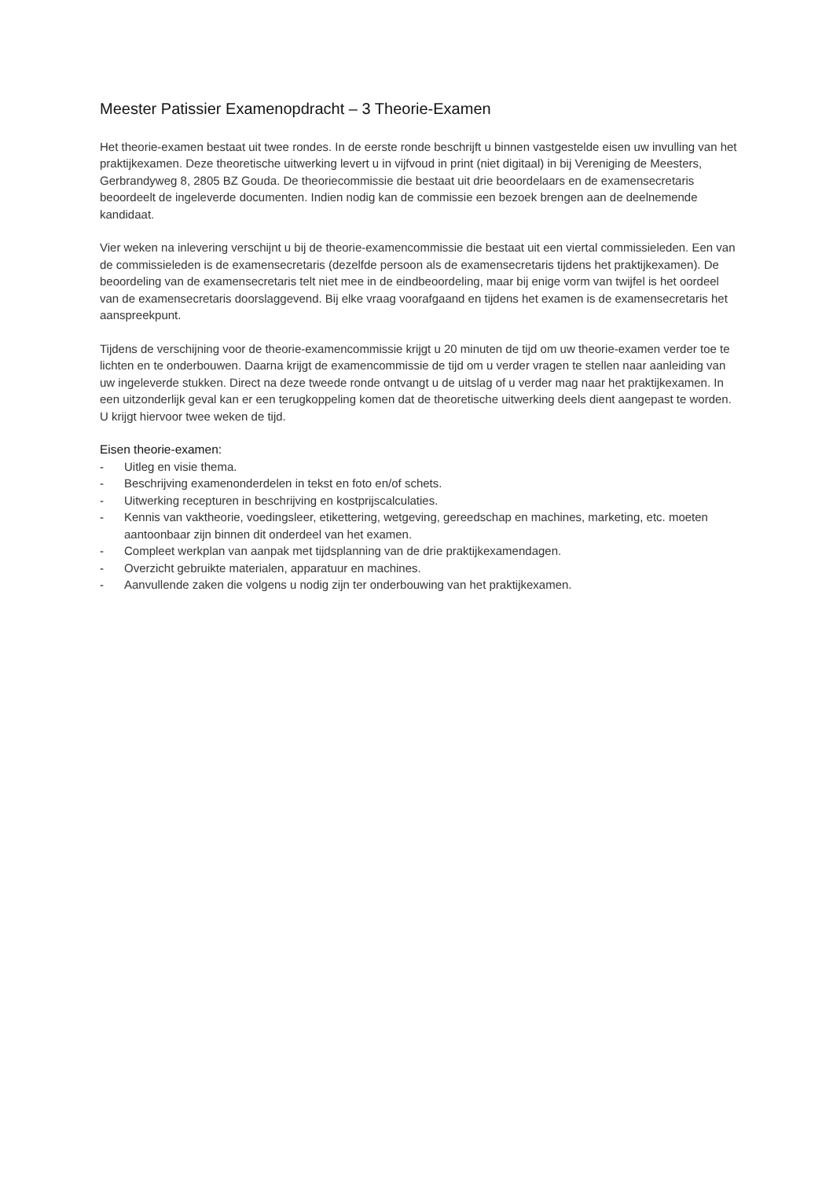Meester Patissier Examenopdracht – 3 Theorie-Examen
Het theorie-examen bestaat uit twee rondes. In de eerste ronde beschrijft u binnen vastgestelde eisen uw invulling van het praktijkexamen. Deze theoretische uitwerking levert u in vijfvoud in print (niet digitaal) in bij Vereniging de Meesters, Gerbrandyweg 8, 2805 BZ Gouda. De theoriecommissie die bestaat uit drie beoordelaars en de examensecretaris beoordeelt de ingeleverde documenten. Indien nodig kan de commissie een bezoek brengen aan de deelnemende kandidaat.
Vier weken na inlevering verschijnt u bij de theorie-examencommissie die bestaat uit een viertal commissieleden. Een van de commissieleden is de examensecretaris (dezelfde persoon als de examensecretaris tijdens het praktijkexamen). De beoordeling van de examensecretaris telt niet mee in de eindbeoordeling, maar bij enige vorm van twijfel is het oordeel van de examensecretaris doorslaggevend. Bij elke vraag voorafgaand en tijdens het examen is de examensecretaris het aanspreekpunt.
Tijdens de verschijning voor de theorie-examencommissie krijgt u 20 minuten de tijd om uw theorie-examen verder toe te lichten en te onderbouwen. Daarna krijgt de examencommissie de tijd om u verder vragen te stellen naar aanleiding van uw ingeleverde stukken. Direct na deze tweede ronde ontvangt u de uitslag of u verder mag naar het praktijkexamen. In een uitzonderlijk geval kan er een terugkoppeling komen dat de theoretische uitwerking deels dient aangepast te worden. U krijgt hiervoor twee weken de tijd.
Eisen theorie-examen:
- Uitleg en visie thema.
- Beschrijving examenonderdelen in tekst en foto en/of schets.
- Uitwerking recepturen in beschrijving en kostprijscalculaties.
- Kennis van vaktheorie, voedingsleer, etikettering, wetgeving, gereedschap en machines, marketing, etc. moeten aantoonbaar zijn binnen dit onderdeel van het examen.
- Compleet werkplan van aanpak met tijdsplanning van de drie praktijkexamendagen.
- Overzicht gebruikte materialen, apparatuur en machines.
- Aanvullende zaken die volgens u nodig zijn ter onderbouwing van het praktijkexamen.